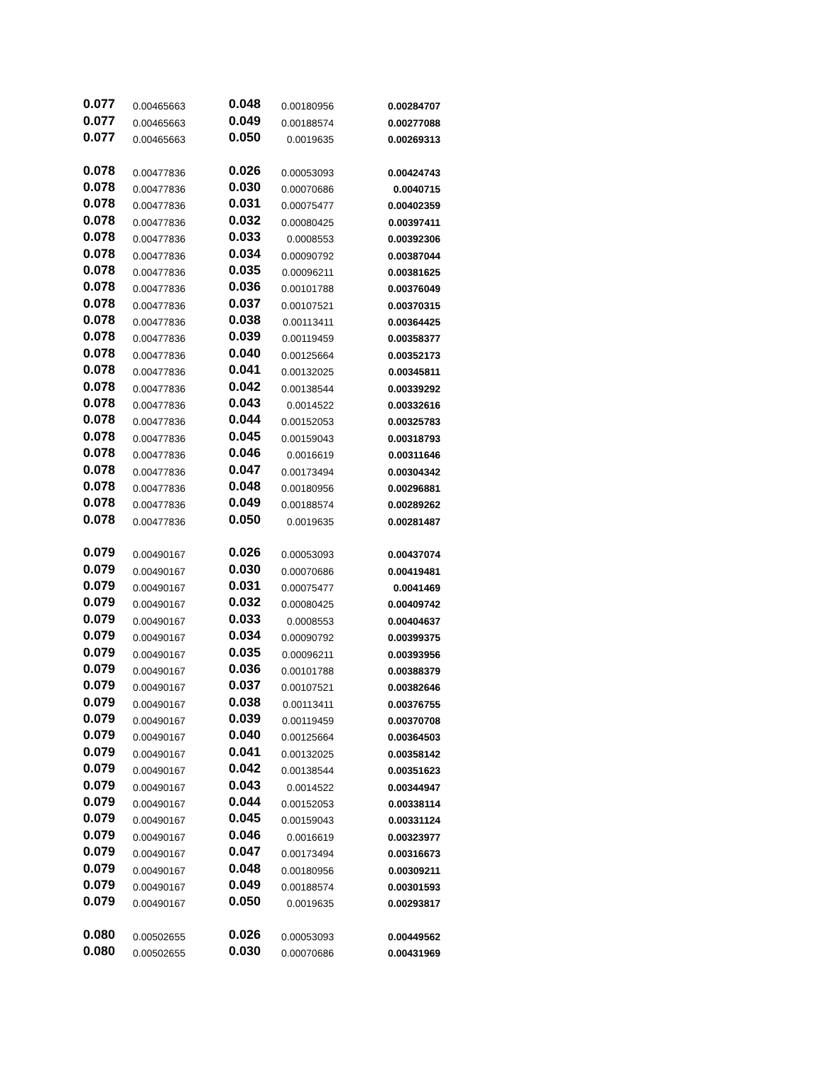| 0.077 | 0.00465663 | 0.048 | 0.00180956 | 0.00284707 |
| 0.077 | 0.00465663 | 0.049 | 0.00188574 | 0.00277088 |
| 0.077 | 0.00465663 | 0.050 | 0.0019635 | 0.00269313 |
| 0.078 | 0.00477836 | 0.026 | 0.00053093 | 0.00424743 |
| 0.078 | 0.00477836 | 0.030 | 0.00070686 | 0.0040715 |
| 0.078 | 0.00477836 | 0.031 | 0.00075477 | 0.00402359 |
| 0.078 | 0.00477836 | 0.032 | 0.00080425 | 0.00397411 |
| 0.078 | 0.00477836 | 0.033 | 0.0008553 | 0.00392306 |
| 0.078 | 0.00477836 | 0.034 | 0.00090792 | 0.00387044 |
| 0.078 | 0.00477836 | 0.035 | 0.00096211 | 0.00381625 |
| 0.078 | 0.00477836 | 0.036 | 0.00101788 | 0.00376049 |
| 0.078 | 0.00477836 | 0.037 | 0.00107521 | 0.00370315 |
| 0.078 | 0.00477836 | 0.038 | 0.00113411 | 0.00364425 |
| 0.078 | 0.00477836 | 0.039 | 0.00119459 | 0.00358377 |
| 0.078 | 0.00477836 | 0.040 | 0.00125664 | 0.00352173 |
| 0.078 | 0.00477836 | 0.041 | 0.00132025 | 0.00345811 |
| 0.078 | 0.00477836 | 0.042 | 0.00138544 | 0.00339292 |
| 0.078 | 0.00477836 | 0.043 | 0.0014522 | 0.00332616 |
| 0.078 | 0.00477836 | 0.044 | 0.00152053 | 0.00325783 |
| 0.078 | 0.00477836 | 0.045 | 0.00159043 | 0.00318793 |
| 0.078 | 0.00477836 | 0.046 | 0.0016619 | 0.00311646 |
| 0.078 | 0.00477836 | 0.047 | 0.00173494 | 0.00304342 |
| 0.078 | 0.00477836 | 0.048 | 0.00180956 | 0.00296881 |
| 0.078 | 0.00477836 | 0.049 | 0.00188574 | 0.00289262 |
| 0.078 | 0.00477836 | 0.050 | 0.0019635 | 0.00281487 |
| 0.079 | 0.00490167 | 0.026 | 0.00053093 | 0.00437074 |
| 0.079 | 0.00490167 | 0.030 | 0.00070686 | 0.00419481 |
| 0.079 | 0.00490167 | 0.031 | 0.00075477 | 0.0041469 |
| 0.079 | 0.00490167 | 0.032 | 0.00080425 | 0.00409742 |
| 0.079 | 0.00490167 | 0.033 | 0.0008553 | 0.00404637 |
| 0.079 | 0.00490167 | 0.034 | 0.00090792 | 0.00399375 |
| 0.079 | 0.00490167 | 0.035 | 0.00096211 | 0.00393956 |
| 0.079 | 0.00490167 | 0.036 | 0.00101788 | 0.00388379 |
| 0.079 | 0.00490167 | 0.037 | 0.00107521 | 0.00382646 |
| 0.079 | 0.00490167 | 0.038 | 0.00113411 | 0.00376755 |
| 0.079 | 0.00490167 | 0.039 | 0.00119459 | 0.00370708 |
| 0.079 | 0.00490167 | 0.040 | 0.00125664 | 0.00364503 |
| 0.079 | 0.00490167 | 0.041 | 0.00132025 | 0.00358142 |
| 0.079 | 0.00490167 | 0.042 | 0.00138544 | 0.00351623 |
| 0.079 | 0.00490167 | 0.043 | 0.0014522 | 0.00344947 |
| 0.079 | 0.00490167 | 0.044 | 0.00152053 | 0.00338114 |
| 0.079 | 0.00490167 | 0.045 | 0.00159043 | 0.00331124 |
| 0.079 | 0.00490167 | 0.046 | 0.0016619 | 0.00323977 |
| 0.079 | 0.00490167 | 0.047 | 0.00173494 | 0.00316673 |
| 0.079 | 0.00490167 | 0.048 | 0.00180956 | 0.00309211 |
| 0.079 | 0.00490167 | 0.049 | 0.00188574 | 0.00301593 |
| 0.079 | 0.00490167 | 0.050 | 0.0019635 | 0.00293817 |
| 0.080 | 0.00502655 | 0.026 | 0.00053093 | 0.00449562 |
| 0.080 | 0.00502655 | 0.030 | 0.00070686 | 0.00431969 |